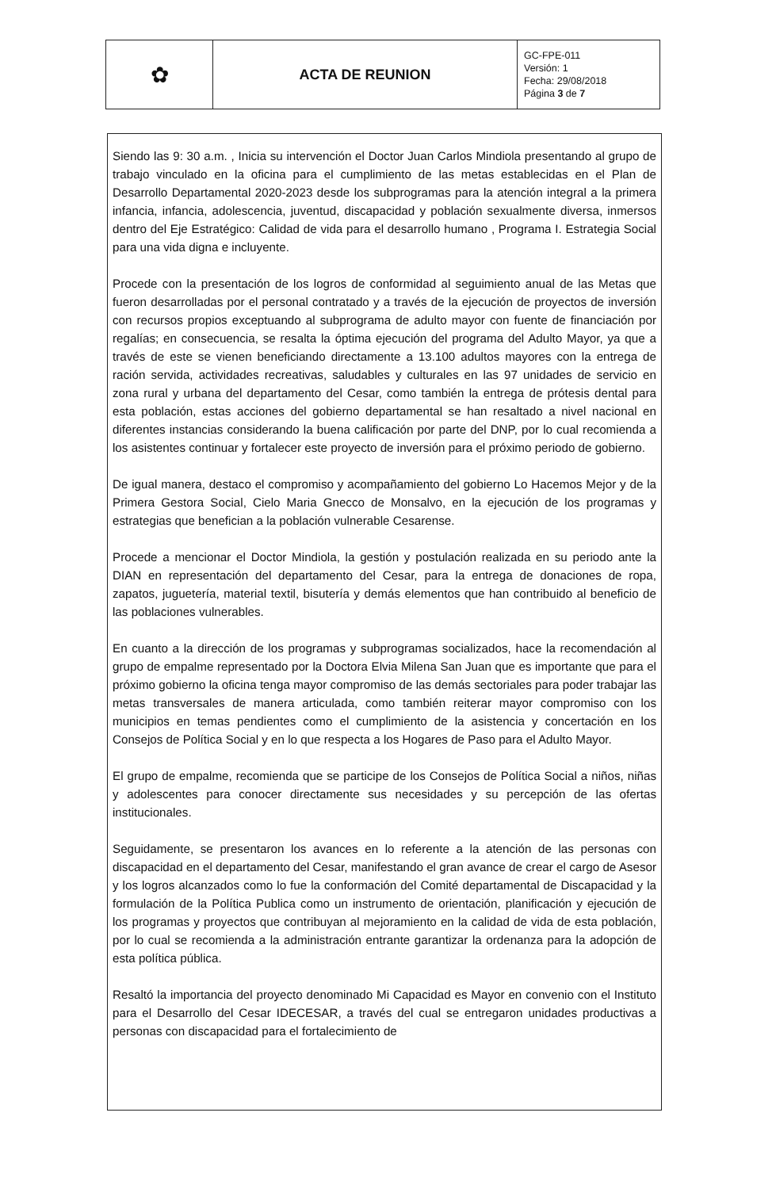| ✿ | ACTA DE REUNION | GC-FPE-011 Versión: 1 Fecha: 29/08/2018 Página 3 de 7 |
Siendo las 9: 30 a.m. , Inicia su intervención el Doctor Juan Carlos Mindiola presentando al grupo de trabajo vinculado en la oficina para el cumplimiento de las metas establecidas en el Plan de Desarrollo Departamental 2020-2023 desde los subprogramas para la atención integral a la primera infancia, infancia, adolescencia, juventud, discapacidad y población sexualmente diversa, inmersos dentro del Eje Estratégico: Calidad de vida para el desarrollo humano , Programa I. Estrategia Social para una vida digna e incluyente.
Procede con la presentación de los logros de conformidad al seguimiento anual de las Metas que fueron desarrolladas por el personal contratado y a través de la ejecución de proyectos de inversión con recursos propios exceptuando al subprograma de adulto mayor con fuente de financiación por regalías; en consecuencia, se resalta la óptima ejecución del programa del Adulto Mayor, ya que a través de este se vienen beneficiando directamente a 13.100 adultos mayores con la entrega de ración servida, actividades recreativas, saludables y culturales en las 97 unidades de servicio en zona rural y urbana del departamento del Cesar, como también la entrega de prótesis dental para esta población, estas acciones del gobierno departamental se han resaltado a nivel nacional en diferentes instancias considerando la buena calificación por parte del DNP, por lo cual recomienda a los asistentes continuar y fortalecer este proyecto de inversión para el próximo periodo de gobierno.
De igual manera, destaco el compromiso y acompañamiento del gobierno Lo Hacemos Mejor y de la Primera Gestora Social, Cielo Maria Gnecco de Monsalvo, en la ejecución de los programas y estrategias que benefician a la población vulnerable Cesarense.
Procede a mencionar el Doctor Mindiola, la gestión y postulación realizada en su periodo ante la DIAN en representación del departamento del Cesar, para la entrega de donaciones de ropa, zapatos, juguetería, material textil, bisutería y demás elementos que han contribuido al beneficio de las poblaciones vulnerables.
En cuanto a la dirección de los programas y subprogramas socializados, hace la recomendación al grupo de empalme representado por la Doctora Elvia Milena San Juan que es importante que para el próximo gobierno la oficina tenga mayor compromiso de las demás sectoriales para poder trabajar las metas transversales de manera articulada, como también reiterar mayor compromiso con los municipios en temas pendientes como el cumplimiento de la asistencia y concertación en los Consejos de Política Social y en lo que respecta a los Hogares de Paso para el Adulto Mayor.
El grupo de empalme, recomienda que se participe de los Consejos de Política Social a niños, niñas y adolescentes para conocer directamente sus necesidades y su percepción de las ofertas institucionales.
Seguidamente, se presentaron los avances en lo referente a la atención de las personas con discapacidad en el departamento del Cesar, manifestando el gran avance de crear el cargo de Asesor y los logros alcanzados como lo fue la conformación del Comité departamental de Discapacidad y la formulación de la Política Publica como un instrumento de orientación, planificación y ejecución de los programas y proyectos que contribuyan al mejoramiento en la calidad de vida de esta población, por lo cual se recomienda a la administración entrante garantizar la ordenanza para la adopción de esta política pública.
Resaltó la importancia del proyecto denominado Mi Capacidad es Mayor en convenio con el Instituto para el Desarrollo del Cesar IDECESAR, a través del cual se entregaron unidades productivas a personas con discapacidad para el fortalecimiento de